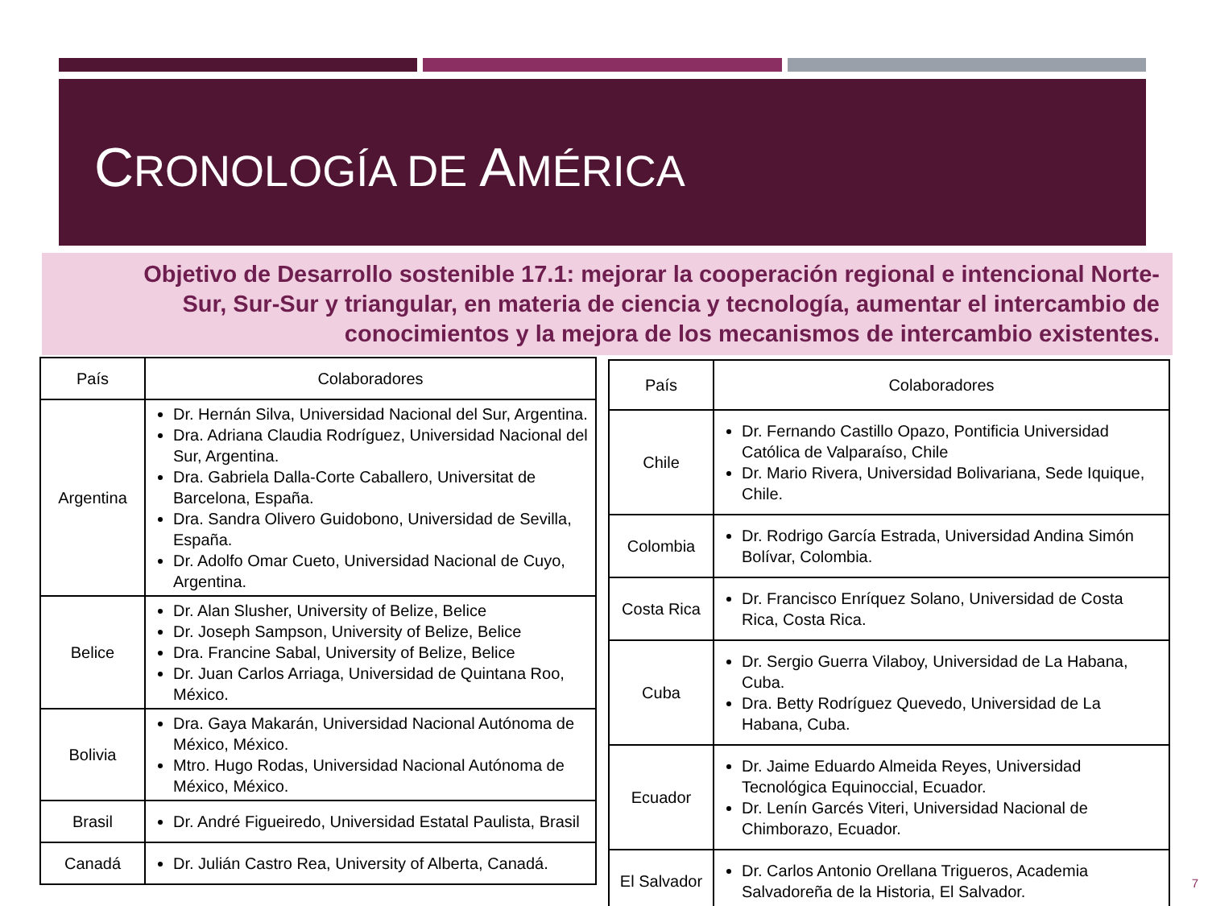CRONOLOGÍA DE AMÉRICA
Objetivo de Desarrollo sostenible 17.1: mejorar la cooperación regional e intencional Norte-Sur, Sur-Sur y triangular, en materia de ciencia y tecnología, aumentar el intercambio de conocimientos y la mejora de los mecanismos de intercambio existentes.
| País | Colaboradores |
| --- | --- |
| Argentina | Dr. Hernán Silva, Universidad Nacional del Sur, Argentina. Dra. Adriana Claudia Rodríguez, Universidad Nacional del Sur, Argentina. Dra. Gabriela Dalla-Corte Caballero, Universitat de Barcelona, España. Dra. Sandra Olivero Guidobono, Universidad de Sevilla, España. Dr. Adolfo Omar Cueto, Universidad Nacional de Cuyo, Argentina. |
| Belice | Dr. Alan Slusher, University of Belize, Belice Dr. Joseph Sampson, University of Belize, Belice Dra. Francine Sabal, University of Belize, Belice Dr. Juan Carlos Arriaga, Universidad de Quintana Roo, México. |
| Bolivia | Dra. Gaya Makarán, Universidad Nacional Autónoma de México, México. Mtro. Hugo Rodas, Universidad Nacional Autónoma de México, México. |
| Brasil | Dr. André Figueiredo, Universidad Estatal Paulista, Brasil |
| Canadá | Dr. Julián Castro Rea, University of Alberta, Canadá. |
| País | Colaboradores |
| --- | --- |
| Chile | Dr. Fernando Castillo Opazo, Pontificia Universidad Católica de Valparaíso, Chile Dr. Mario Rivera, Universidad Bolivariana, Sede Iquique, Chile. |
| Colombia | Dr. Rodrigo García Estrada, Universidad Andina Simón Bolívar, Colombia. |
| Costa Rica | Dr. Francisco Enríquez Solano, Universidad de Costa Rica, Costa Rica. |
| Cuba | Dr. Sergio Guerra Vilaboy, Universidad de La Habana, Cuba. Dra. Betty Rodríguez Quevedo, Universidad de La Habana, Cuba. |
| Ecuador | Dr. Jaime Eduardo Almeida Reyes, Universidad Tecnológica Equinoccial, Ecuador. Dr. Lenín Garcés Viteri, Universidad Nacional de Chimborazo, Ecuador. |
| El Salvador | Dr. Carlos Antonio Orellana Trigueros, Academia Salvadoreña de la Historia, El Salvador. |
7